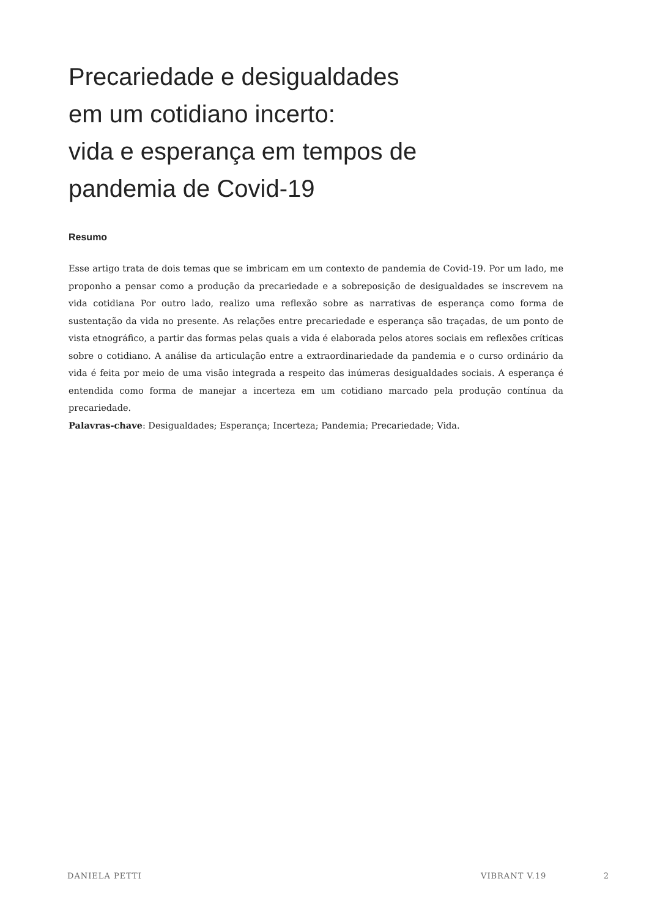Precariedade e desigualdades
em um cotidiano incerto:
vida e esperança em tempos de
pandemia de Covid-19
Resumo
Esse artigo trata de dois temas que se imbricam em um contexto de pandemia de Covid-19. Por um lado, me proponho a pensar como a produção da precariedade e a sobreposição de desigualdades se inscrevem na vida cotidiana Por outro lado, realizo uma reflexão sobre as narrativas de esperança como forma de sustentação da vida no presente. As relações entre precariedade e esperança são traçadas, de um ponto de vista etnográfico, a partir das formas pelas quais a vida é elaborada pelos atores sociais em reflexões críticas sobre o cotidiano. A análise da articulação entre a extraordinariedade da pandemia e o curso ordinário da vida é feita por meio de uma visão integrada a respeito das inúmeras desigualdades sociais. A esperança é entendida como forma de manejar a incerteza em um cotidiano marcado pela produção contínua da precariedade.
Palavras-chave: Desigualdades; Esperança; Incerteza; Pandemia; Precariedade; Vida.
DANIELA PETTI VIBRANT V.19 2